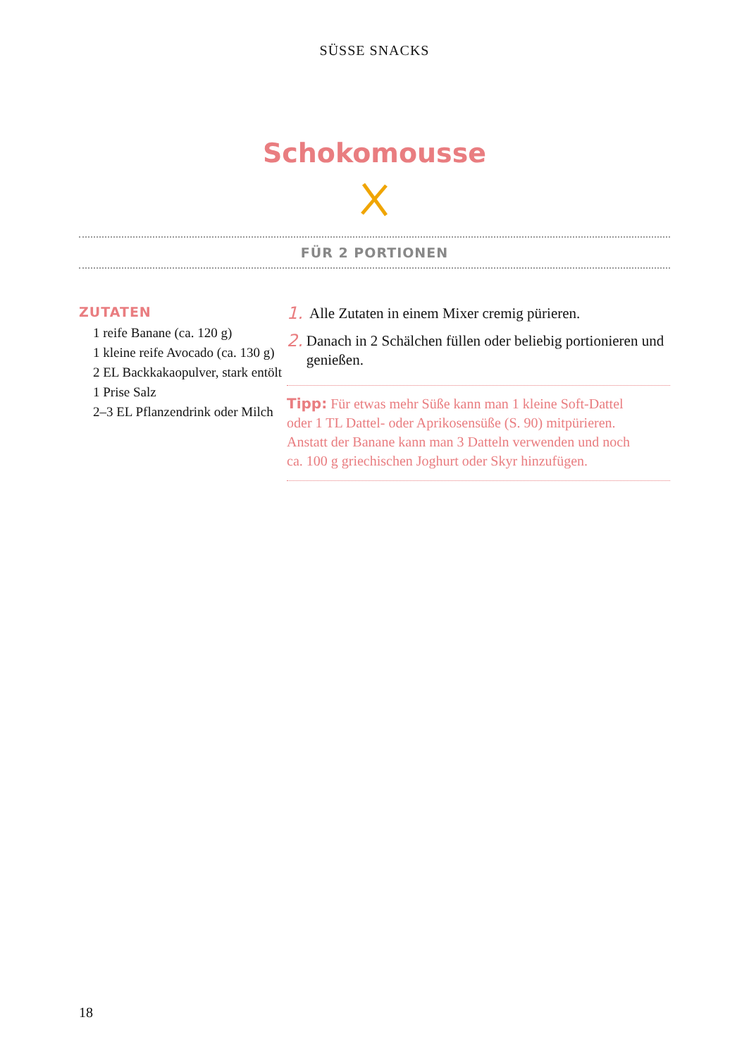SÜSSE SNACKS
Schokomousse
FÜR 2 PORTIONEN
ZUTATEN
1 reife Banane (ca. 120 g)
1 kleine reife Avocado (ca. 130 g)
2 EL Backkakaopulver, stark entölt
1 Prise Salz
2–3 EL Pflanzendrink oder Milch
1. Alle Zutaten in einem Mixer cremig pürieren.
2. Danach in 2 Schälchen füllen oder beliebig portionieren und genießen.
Tipp: Für etwas mehr Süße kann man 1 kleine Soft-Dattel
oder 1 TL Dattel- oder Aprikosensüße (S. 90) mitpürieren.
Anstatt der Banane kann man 3 Datteln verwenden und noch
ca. 100 g griechischen Joghurt oder Skyr hinzufügen.
18